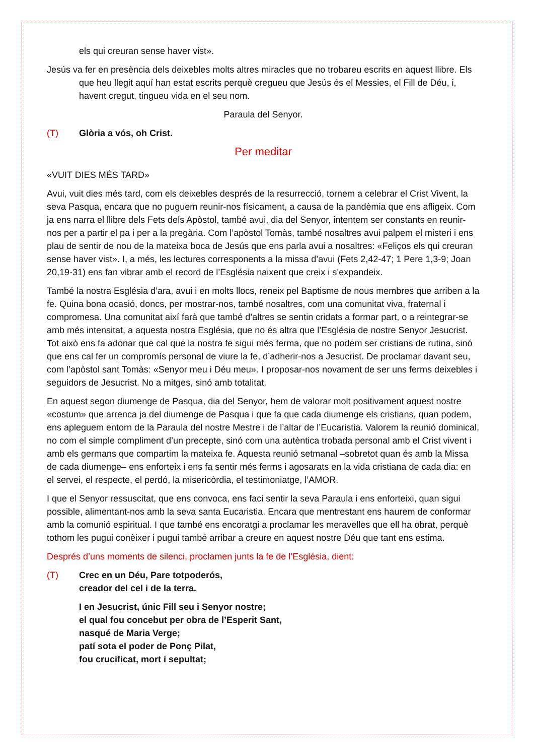els qui creuran sense haver vist».
Jesús va fer en presència dels deixebles molts altres miracles que no trobareu escrits en aquest llibre. Els que heu llegit aquí han estat escrits perquè cregueu que Jesús és el Messies, el Fill de Déu, i, havent cregut, tingueu vida en el seu nom.
Paraula del Senyor.
(T) Glòria a vós, oh Crist.
Per meditar
«VUIT DIES MÉS TARD»
Avui, vuit dies més tard, com els deixebles després de la resurrecció, tornem a celebrar el Crist Vivent, la seva Pasqua, encara que no puguem reunir-nos físicament, a causa de la pandèmia que ens afligeix. Com ja ens narra el llibre dels Fets dels Apòstol, també avui, dia del Senyor, intentem ser constants en reunir-nos per a partir el pa i per a la pregària. Com l’apòstol Tomàs, també nosaltres avui palpem el misteri i ens plau de sentir de nou de la mateixa boca de Jesús que ens parla avui a nosaltres: «Feliços els qui creuran sense haver vist». I, a més, les lectures corresponents a la missa d’avui (Fets 2,42-47; 1 Pere 1,3-9; Joan 20,19-31) ens fan vibrar amb el record de l’Església naixent que creix i s’expandeix.
També la nostra Església d’ara, avui i en molts llocs, reneix pel Baptisme de nous membres que arriben a la fe. Quina bona ocasió, doncs, per mostrar-nos, també nosaltres, com una comunitat viva, fraternal i compromesa. Una comunitat així farà que també d’altres se sentin cridats a formar part, o a reintegrar-se amb més intensitat, a aquesta nostra Església, que no és altra que l’Església de nostre Senyor Jesucrist. Tot això ens fa adonar que cal que la nostra fe sigui més ferma, que no podem ser cristians de rutina, sinó que ens cal fer un compromís personal de viure la fe, d’adherir-nos a Jesucrist. De proclamar davant seu, com l’apòstol sant Tomàs: «Senyor meu i Déu meu». I proposar-nos novament de ser uns ferms deixebles i seguidors de Jesucrist. No a mitges, sinó amb totalitat.
En aquest segon diumenge de Pasqua, dia del Senyor, hem de valorar molt positivament aquest nostre «costum» que arrenca ja del diumenge de Pasqua i que fa que cada diumenge els cristians, quan podem, ens apleguem entorn de la Paraula del nostre Mestre i de l’altar de l’Eucaristia. Valorem la reunió dominical, no com el simple compliment d’un precepte, sinó com una autèntica trobada personal amb el Crist vivent i amb els germans que compartim la mateixa fe. Aquesta reunió setmanal –sobretot quan és amb la Missa de cada diumenge– ens enforteix i ens fa sentir més ferms i agosarats en la vida cristiana de cada dia: en el servei, el respecte, el perdó, la misericòrdia, el testimoniatge, l’AMOR.
I que el Senyor ressuscitat, que ens convoca, ens faci sentir la seva Paraula i ens enforteixi, quan sigui possible, alimentant-nos amb la seva santa Eucaristia. Encara que mentrestant ens haurem de conformar amb la comunió espiritual. I que també ens encoratgi a proclamar les meravelles que ell ha obrat, perquè tothom les pugui conèixer i pugui també arribar a creure en aquest nostre Déu que tant ens estima.
Després d’uns moments de silenci, proclamen junts la fe de l’Església, dient:
(T) Crec en un Déu, Pare totpoderós,
creador del cel i de la terra.
I en Jesucrist, únic Fill seu i Senyor nostre;
el qual fou concebut per obra de l’Esperit Sant,
nasqué de Maria Verge;
patí sota el poder de Ponç Pilat,
fou crucificat, mort i sepultat;